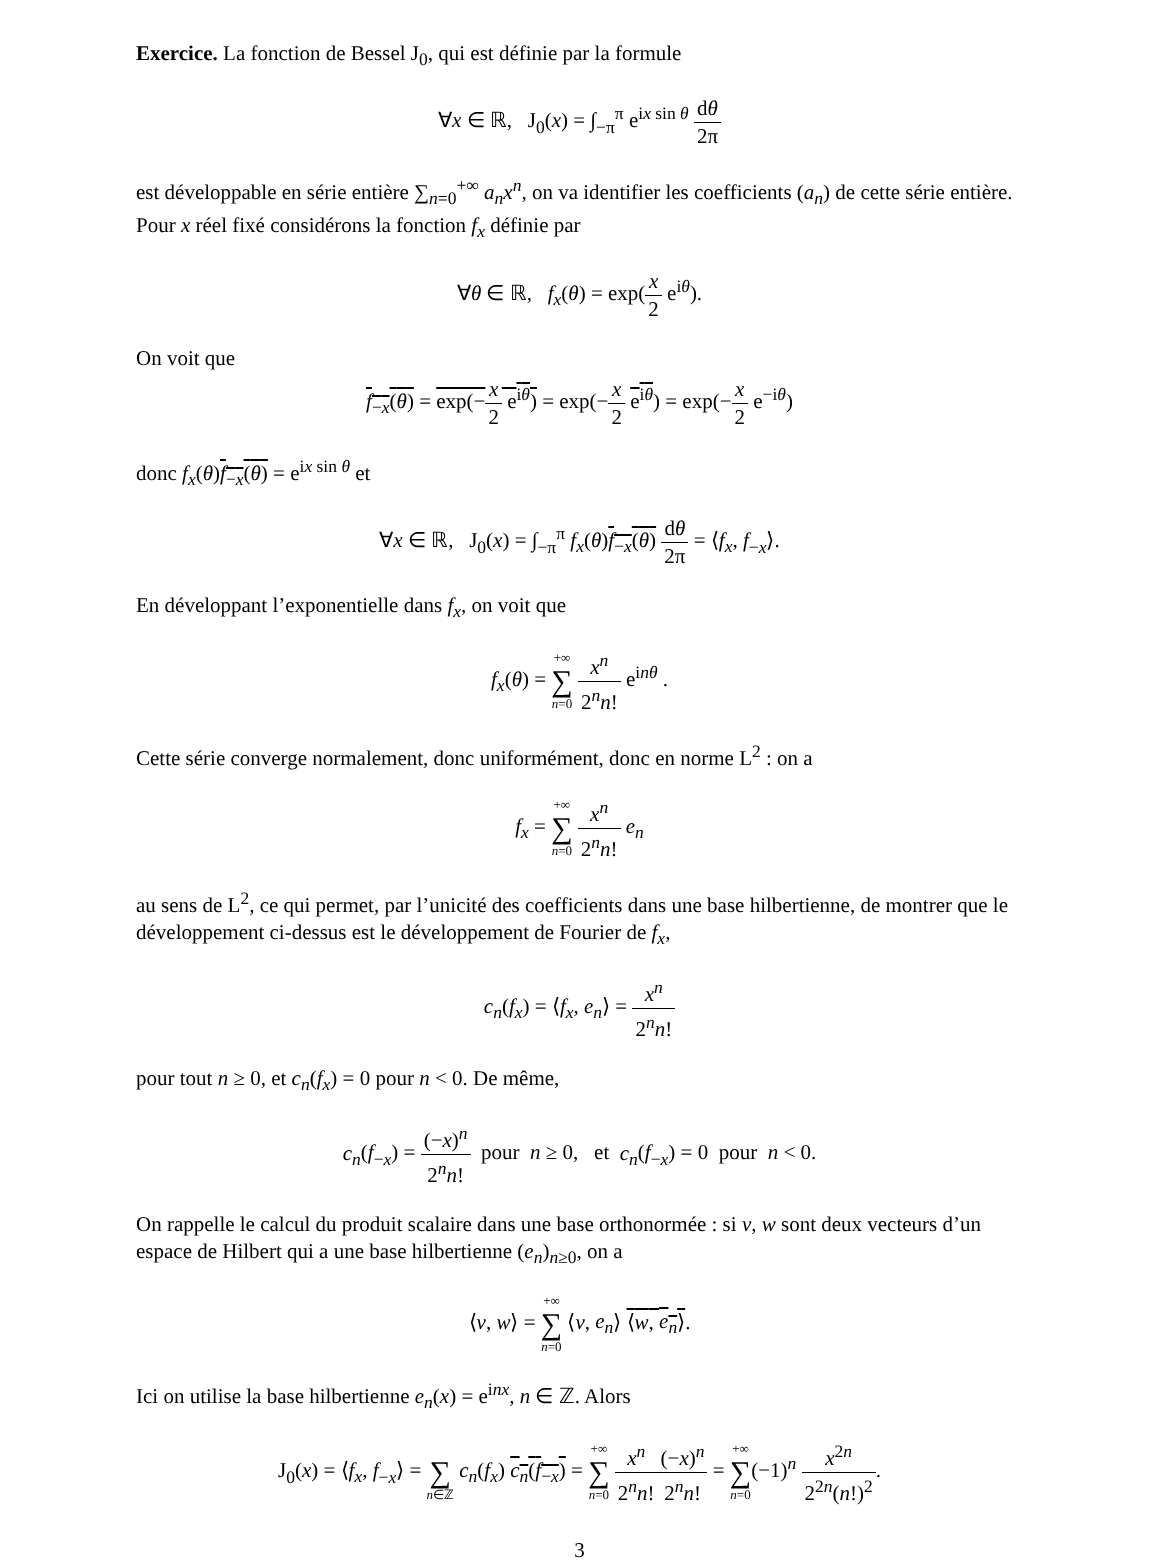Exercice. La fonction de Bessel J<sub>0</sub>, qui est définie par la formule
∀x ∈ ℝ, J<sub>0</sub>(x) = ∫<sub>−π</sub><sup>π</sup> e<sup>ix sin θ</sup> dθ 2π
est développable en série entière ∑<sub>n=0</sub><sup>+∞</sup> a<sub>n</sub>x<sup>n</sup>, on va identifier les coefficients (a<sub>n</sub>) de cette série entière. Pour x réel fixé considérons la fonction f<sub>x</sub> définie par
∀θ ∈ ℝ, f<sub>x</sub>(θ) = exp(x 2 e<sup>iθ</sup>).
On voit que
f<sub>−x</sub>(θ) = exp(−x 2 e<sup>iθ</sup>) = exp(−x 2 e<sup>iθ</sup>) = exp(−x 2 e<sup>−iθ</sup>)
donc f<sub>x</sub>(θ)f<sub>−x</sub>(θ) = e<sup>ix sin θ</sup> et
∀x ∈ ℝ, J<sub>0</sub>(x) = ∫<sub>−π</sub><sup>π</sup> f<sub>x</sub>(θ)f<sub>−x</sub>(θ) dθ 2π = ⟨f<sub>x</sub>, f<sub>−x</sub>⟩.
En développant l’exponentielle dans f<sub>x</sub>, on voit que
f<sub>x</sub>(θ) = +∞ ∑ n=0 x<sup>n</sup> 2<sup>n</sup>n! e<sup>inθ</sup> .
Cette série converge normalement, donc uniformément, donc en norme L<sup>2</sup> : on a
f<sub>x</sub> = +∞ ∑ n=0 x<sup>n</sup> 2<sup>n</sup>n! e<sub>n</sub>
au sens de L<sup>2</sup>, ce qui permet, par l’unicité des coefficients dans une base hilbertienne, de montrer que le développement ci-dessus est le développement de Fourier de f<sub>x</sub>,
c<sub>n</sub>(f<sub>x</sub>) = ⟨f<sub>x</sub>, e<sub>n</sub>⟩ = x<sup>n</sup> 2<sup>n</sup>n!
pour tout n ≥ 0, et c<sub>n</sub>(f<sub>x</sub>) = 0 pour n < 0. De même,
c<sub>n</sub>(f<sub>−x</sub>) = (−x)<sup>n</sup> 2<sup>n</sup>n! pour n ≥ 0, et c<sub>n</sub>(f<sub>−x</sub>) = 0 pour n < 0.
On rappelle le calcul du produit scalaire dans une base orthonormée : si v, w sont deux vecteurs d’un espace de Hilbert qui a une base hilbertienne (e<sub>n</sub>)<sub>n≥0</sub>, on a
⟨v, w⟩ = +∞ ∑ n=0 ⟨v, e<sub>n</sub>⟩ ⟨w, e<sub>n</sub>⟩.
Ici on utilise la base hilbertienne e<sub>n</sub>(x) = e<sup>inx</sup>, n ∈ ℤ. Alors
J<sub>0</sub>(x) = ⟨f<sub>x</sub>, f<sub>−x</sub>⟩ = ∑ n∈ℤ c<sub>n</sub>(f<sub>x</sub>) c<sub>n</sub>(f<sub>−x</sub>) = +∞ ∑ n=0 x<sup>n</sup> 2<sup>n</sup>n!(−x)<sup>n</sup> 2<sup>n</sup>n! = +∞ ∑ n=0(−1)<sup>n</sup> x<sup>2n</sup> 2<sup>2n</sup>(n!)<sup>2</sup>.
3